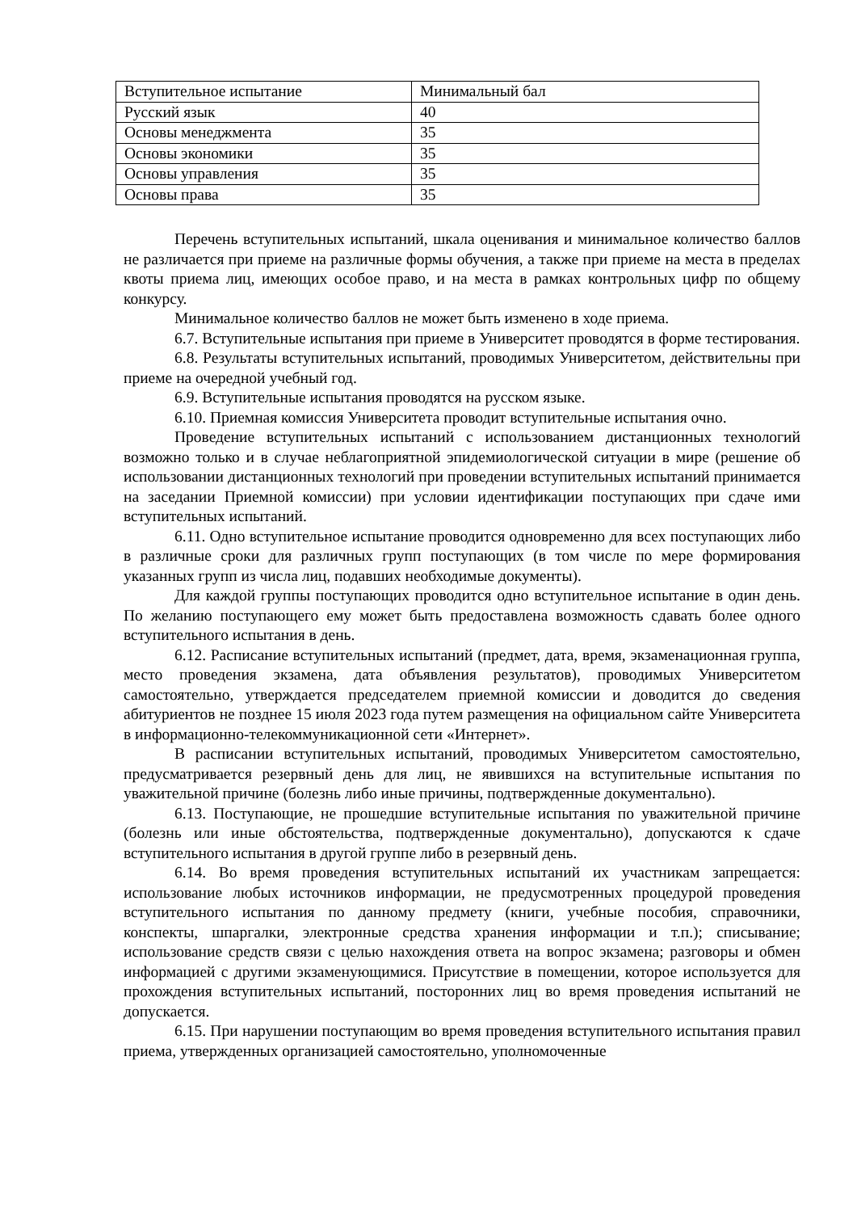| Вступительное испытание | Минимальный бал |
| Русский язык | 40 |
| Основы менеджмента | 35 |
| Основы экономики | 35 |
| Основы управления | 35 |
| Основы права | 35 |
Перечень вступительных испытаний, шкала оценивания и минимальное количество баллов не различается при приеме на различные формы обучения, а также при приеме на места в пределах квоты приема лиц, имеющих особое право, и на места в рамках контрольных цифр по общему конкурсу.
Минимальное количество баллов не может быть изменено в ходе приема.
6.7. Вступительные испытания при приеме в Университет проводятся в форме тестирования.
6.8. Результаты вступительных испытаний, проводимых Университетом, действительны при приеме на очередной учебный год.
6.9. Вступительные испытания проводятся на русском языке.
6.10. Приемная комиссия Университета проводит вступительные испытания очно.
Проведение вступительных испытаний с использованием дистанционных технологий возможно только и в случае неблагоприятной эпидемиологической ситуации в мире (решение об использовании дистанционных технологий при проведении вступительных испытаний принимается на заседании Приемной комиссии) при условии идентификации поступающих при сдаче ими вступительных испытаний.
6.11. Одно вступительное испытание проводится одновременно для всех поступающих либо в различные сроки для различных групп поступающих (в том числе по мере формирования указанных групп из числа лиц, подавших необходимые документы).
Для каждой группы поступающих проводится одно вступительное испытание в один день. По желанию поступающего ему может быть предоставлена возможность сдавать более одного вступительного испытания в день.
6.12. Расписание вступительных испытаний (предмет, дата, время, экзаменационная группа, место проведения экзамена, дата объявления результатов), проводимых Университетом самостоятельно, утверждается председателем приемной комиссии и доводится до сведения абитуриентов не позднее 15 июля 2023 года путем размещения на официальном сайте Университета в информационно-телекоммуникационной сети «Интернет».
В расписании вступительных испытаний, проводимых Университетом самостоятельно, предусматривается резервный день для лиц, не явившихся на вступительные испытания по уважительной причине (болезнь либо иные причины, подтвержденные документально).
6.13. Поступающие, не прошедшие вступительные испытания по уважительной причине (болезнь или иные обстоятельства, подтвержденные документально), допускаются к сдаче вступительного испытания в другой группе либо в резервный день.
6.14. Во время проведения вступительных испытаний их участникам запрещается: использование любых источников информации, не предусмотренных процедурой проведения вступительного испытания по данному предмету (книги, учебные пособия, справочники, конспекты, шпаргалки, электронные средства хранения информации и т.п.); списывание; использование средств связи с целью нахождения ответа на вопрос экзамена; разговоры и обмен информацией с другими экзаменующимися. Присутствие в помещении, которое используется для прохождения вступительных испытаний, посторонних лиц во время проведения испытаний не допускается.
6.15. При нарушении поступающим во время проведения вступительного испытания правил приема, утвержденных организацией самостоятельно, уполномоченные